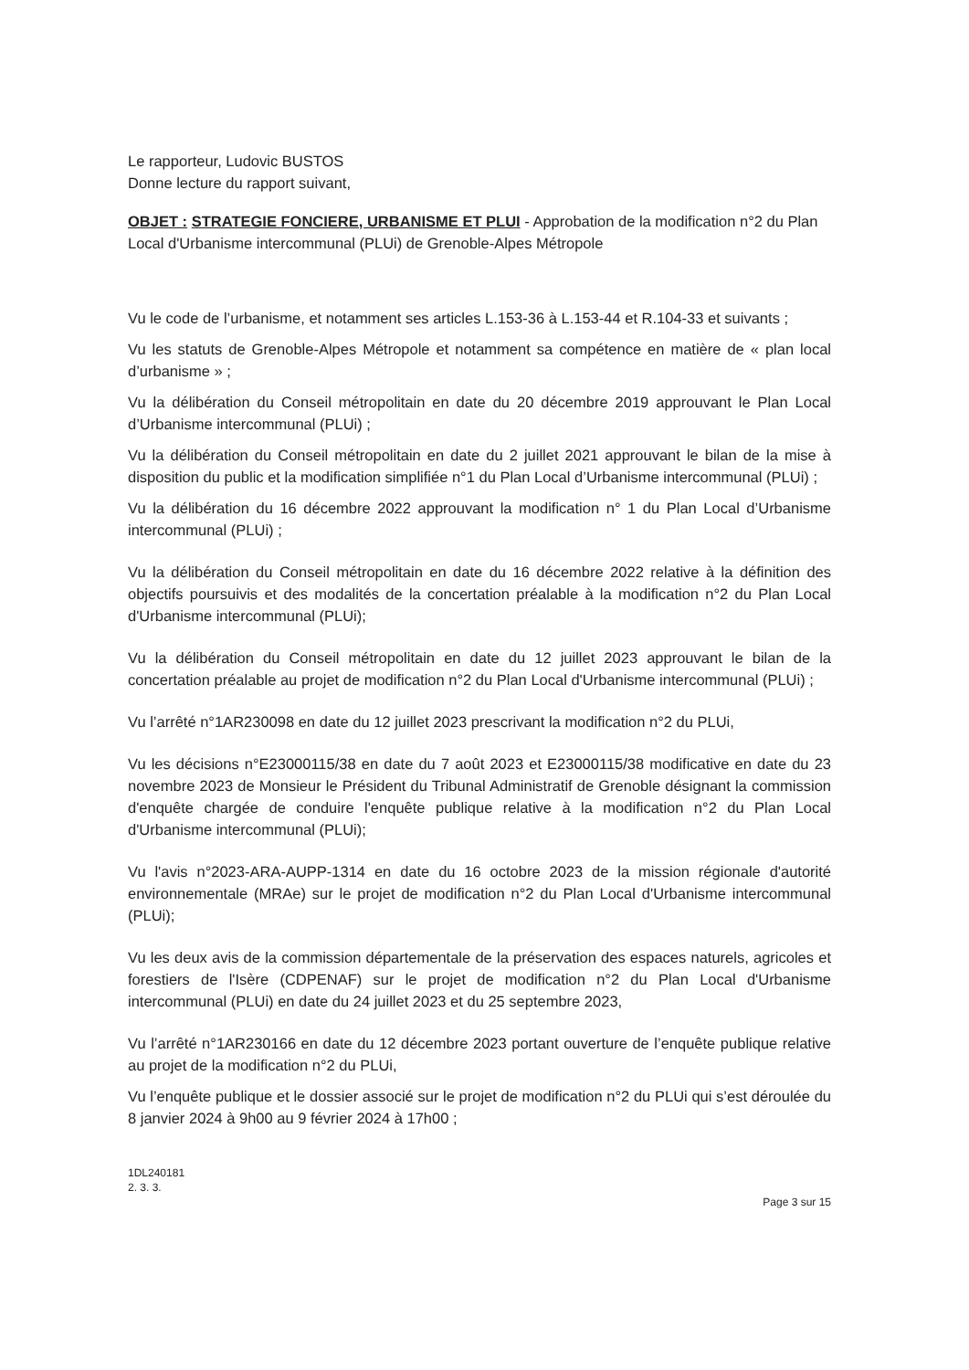Le rapporteur, Ludovic BUSTOS
Donne lecture du rapport suivant,
OBJET : STRATEGIE FONCIERE, URBANISME ET PLUI - Approbation de la modification n°2 du Plan Local d'Urbanisme intercommunal (PLUi) de Grenoble-Alpes Métropole
Vu le code de l’urbanisme, et notamment ses articles L.153-36 à L.153-44 et R.104-33 et suivants ;
Vu les statuts de Grenoble-Alpes Métropole et notamment sa compétence en matière de « plan local d’urbanisme » ;
Vu la délibération du Conseil métropolitain en date du 20 décembre 2019 approuvant le Plan Local d’Urbanisme intercommunal (PLUi) ;
Vu la délibération du Conseil métropolitain en date du 2 juillet 2021 approuvant le bilan de la mise à disposition du public et la modification simplifiée n°1 du Plan Local d’Urbanisme intercommunal (PLUi) ;
Vu la délibération du 16 décembre 2022 approuvant la modification n° 1 du Plan Local d’Urbanisme intercommunal (PLUi) ;
Vu la délibération du Conseil métropolitain en date du 16 décembre 2022 relative à la définition des objectifs poursuivis et des modalités de la concertation préalable à la modification n°2 du Plan Local d'Urbanisme intercommunal (PLUi);
Vu la délibération du Conseil métropolitain en date du 12 juillet 2023 approuvant le bilan de la concertation préalable au projet de modification n°2 du Plan Local d'Urbanisme intercommunal (PLUi) ;
Vu l’arrêté n°1AR230098 en date du 12 juillet 2023 prescrivant la modification n°2 du PLUi,
Vu les décisions n°E23000115/38 en date du 7 août 2023 et E23000115/38 modificative en date du 23 novembre 2023 de Monsieur le Président du Tribunal Administratif de Grenoble désignant la commission d'enquête chargée de conduire l'enquête publique relative à la modification n°2 du Plan Local d'Urbanisme intercommunal (PLUi);
Vu l'avis n°2023-ARA-AUPP-1314 en date du 16 octobre 2023 de la mission régionale d'autorité environnementale (MRAe) sur le projet de modification n°2 du Plan Local d'Urbanisme intercommunal (PLUi);
Vu les deux avis de la commission départementale de la préservation des espaces naturels, agricoles et forestiers de l'Isère (CDPENAF) sur le projet de modification n°2 du Plan Local d'Urbanisme intercommunal (PLUi) en date du 24 juillet 2023 et du 25 septembre 2023,
Vu l’arrêté n°1AR230166 en date du 12 décembre 2023 portant ouverture de l’enquête publique relative au projet de la modification n°2 du PLUi,
Vu l’enquête publique et le dossier associé sur le projet de modification n°2 du PLUi qui s’est déroulée du 8 janvier 2024 à 9h00 au 9 février 2024 à 17h00 ;
1DL240181
2. 3. 3.
Page 3 sur 15